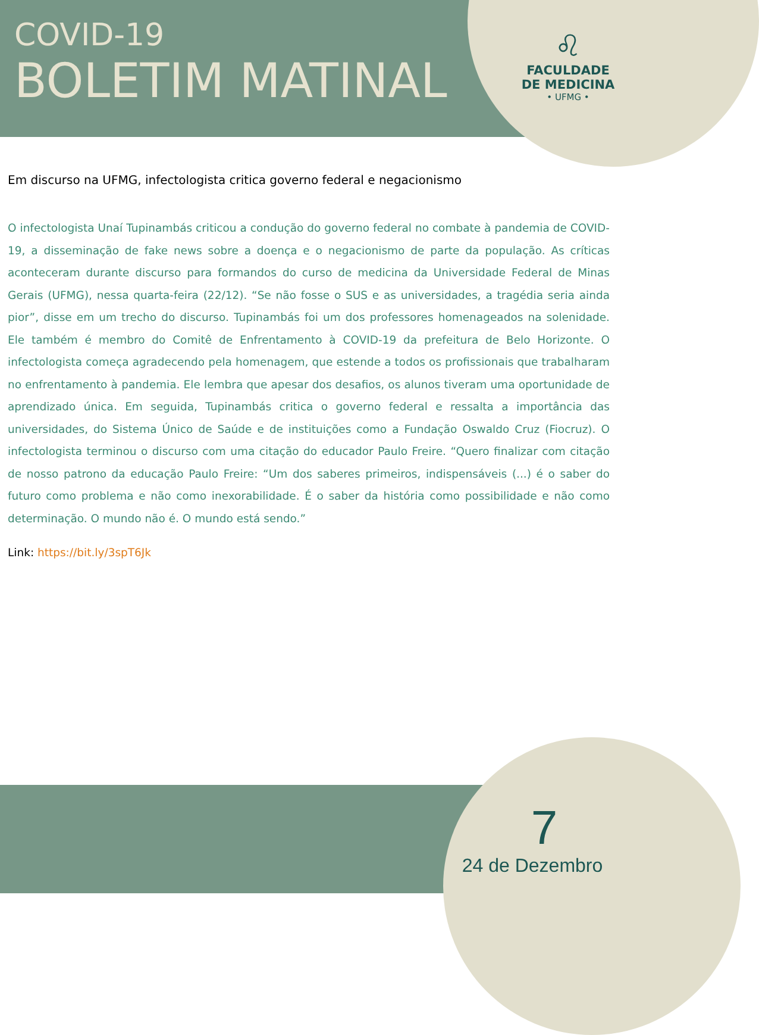COVID-19
BOLETIM MATINAL
♌
FACULDADE
DE MEDICINA
• UFMG •
Em discurso na UFMG, infectologista critica governo federal e negacionismo
O infectologista Unaí Tupinambás criticou a condução do governo federal no combate à pandemia de COVID-19, a disseminação de fake news sobre a doença e o negacionismo de parte da população. As críticas aconteceram durante discurso para formandos do curso de medicina da Universidade Federal de Minas Gerais (UFMG), nessa quarta-feira (22/12). “Se não fosse o SUS e as universidades, a tragédia seria ainda pior”, disse em um trecho do discurso. Tupinambás foi um dos professores homenageados na solenidade. Ele também é membro do Comitê de Enfrentamento à COVID-19 da prefeitura de Belo Horizonte. O infectologista começa agradecendo pela homenagem, que estende a todos os profissionais que trabalharam no enfrentamento à pandemia. Ele lembra que apesar dos desafios, os alunos tiveram uma oportunidade de aprendizado única. Em seguida, Tupinambás critica o governo federal e ressalta a importância das universidades, do Sistema Único de Saúde e de instituições como a Fundação Oswaldo Cruz (Fiocruz). O infectologista terminou o discurso com uma citação do educador Paulo Freire. “Quero finalizar com citação de nosso patrono da educação Paulo Freire: “Um dos saberes primeiros, indispensáveis (...) é o saber do futuro como problema e não como inexorabilidade. É o saber da história como possibilidade e não como determinação. O mundo não é. O mundo está sendo.”
Link: https://bit.ly/3spT6Jk
7
24 de Dezembro